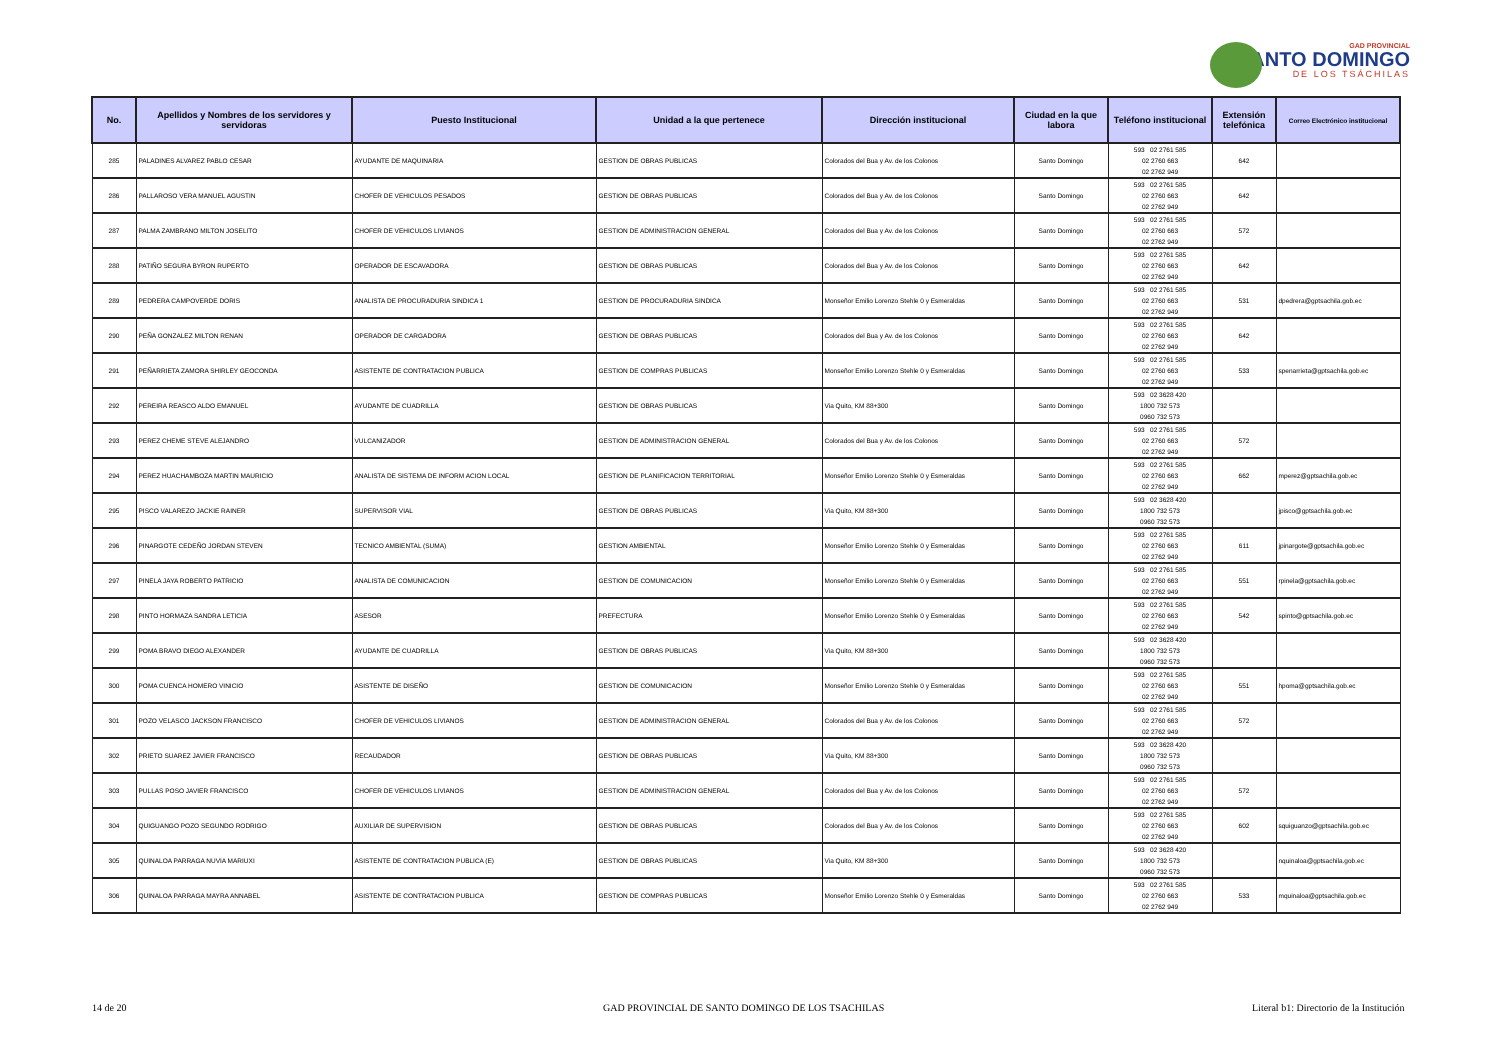GAD PROVINCIAL
SANTO DOMINGO
DE LOS TSÁCHILAS
| No. | Apellidos y Nombres de los servidores y servidoras | Puesto Institucional | Unidad a la que pertenece | Dirección institucional | Ciudad en la que labora | Teléfono institucional | Extensión telefónica | Correo Electrónico institucional |
| --- | --- | --- | --- | --- | --- | --- | --- | --- |
| 285 | PALADINES ALVAREZ PABLO CESAR | AYUDANTE DE MAQUINARIA | GESTION DE OBRAS PUBLICAS | Colorados del Bua y Av. de los Colonos | Santo Domingo | 593 02 2761 585 02 2760 663 02 2762 949 | 642 | |
| 286 | PALLAROSO VERA MANUEL AGUSTIN | CHOFER DE VEHICULOS PESADOS | GESTION DE OBRAS PUBLICAS | Colorados del Bua y Av. de los Colonos | Santo Domingo | 593 02 2761 585 02 2760 663 02 2762 949 | 642 | |
| 287 | PALMA ZAMBRANO MILTON JOSELITO | CHOFER DE VEHICULOS LIVIANOS | GESTION DE ADMINISTRACION GENERAL | Colorados del Bua y Av. de los Colonos | Santo Domingo | 593 02 2761 585 02 2760 663 02 2762 949 | 572 | |
| 288 | PATIÑO SEGURA BYRON RUPERTO | OPERADOR DE ESCAVADORA | GESTION DE OBRAS PUBLICAS | Colorados del Bua y Av. de los Colonos | Santo Domingo | 593 02 2761 585 02 2760 663 02 2762 949 | 642 | |
| 289 | PEDRERA CAMPOVERDE DORIS | ANALISTA DE PROCURADURIA SINDICA 1 | GESTION DE PROCURADURIA SINDICA | Monseñor Emilio Lorenzo Stehle 0 y Esmeraldas | Santo Domingo | 593 02 2761 585 02 2760 663 02 2762 949 | 531 | dpedrera@gptsachila.gob.ec |
| 290 | PEÑA GONZALEZ MILTON RENAN | OPERADOR DE CARGADORA | GESTION DE OBRAS PUBLICAS | Colorados del Bua y Av. de los Colonos | Santo Domingo | 593 02 2761 585 02 2760 663 02 2762 949 | 642 | |
| 291 | PEÑARRIETA ZAMORA SHIRLEY GEOCONDA | ASISTENTE DE CONTRATACION PUBLICA | GESTION DE COMPRAS PUBLICAS | Monseñor Emilio Lorenzo Stehle 0 y Esmeraldas | Santo Domingo | 593 02 2761 585 02 2760 663 02 2762 949 | 533 | spenarrieta@gptsachila.gob.ec |
| 292 | PEREIRA REASCO ALDO EMANUEL | AYUDANTE DE CUADRILLA | GESTION DE OBRAS PUBLICAS | Via Quito, KM 88+300 | Santo Domingo | 593 02 3628 420 1800 732 573 0960 732 573 | | |
| 293 | PEREZ CHEME STEVE ALEJANDRO | VULCANIZADOR | GESTION DE ADMINISTRACION GENERAL | Colorados del Bua y Av. de los Colonos | Santo Domingo | 593 02 2761 585 02 2760 663 02 2762 949 | 572 | |
| 294 | PEREZ HUACHAMBOZA MARTIN MAURICIO | ANALISTA DE SISTEMA DE INFORM ACION LOCAL | GESTION DE PLANIFICACION TERRITORIAL | Monseñor Emilio Lorenzo Stehle 0 y Esmeraldas | Santo Domingo | 593 02 2761 585 02 2760 663 02 2762 949 | 662 | mperez@gptsachila.gob.ec |
| 295 | PISCO VALAREZO JACKIE RAINER | SUPERVISOR VIAL | GESTION DE OBRAS PUBLICAS | Via Quito, KM 88+300 | Santo Domingo | 593 02 3628 420 1800 732 573 0960 732 573 | | jpisco@gptsachila.gob.ec |
| 296 | PINARGOTE CEDEÑO JORDAN STEVEN | TECNICO AMBIENTAL (SUMA) | GESTION AMBIENTAL | Monseñor Emilio Lorenzo Stehle 0 y Esmeraldas | Santo Domingo | 593 02 2761 585 02 2760 663 02 2762 949 | 611 | jpinargote@gptsachila.gob.ec |
| 297 | PINELA JAYA ROBERTO PATRICIO | ANALISTA DE COMUNICACION | GESTION DE COMUNICACION | Monseñor Emilio Lorenzo Stehle 0 y Esmeraldas | Santo Domingo | 593 02 2761 585 02 2760 663 02 2762 949 | 551 | rpinela@gptsachila.gob.ec |
| 298 | PINTO HORMAZA SANDRA LETICIA | ASESOR | PREFECTURA | Monseñor Emilio Lorenzo Stehle 0 y Esmeraldas | Santo Domingo | 593 02 2761 585 02 2760 663 02 2762 949 | 542 | spinto@gptsachila.gob.ec |
| 299 | POMA BRAVO DIEGO ALEXANDER | AYUDANTE DE CUADRILLA | GESTION DE OBRAS PUBLICAS | Via Quito, KM 88+300 | Santo Domingo | 593 02 3628 420 1800 732 573 0960 732 573 | | |
| 300 | POMA CUENCA HOMERO VINICIO | ASISTENTE DE DISEÑO | GESTION DE COMUNICACION | Monseñor Emilio Lorenzo Stehle 0 y Esmeraldas | Santo Domingo | 593 02 2761 585 02 2760 663 02 2762 949 | 551 | hpoma@gptsachila.gob.ec |
| 301 | POZO VELASCO JACKSON FRANCISCO | CHOFER DE VEHICULOS LIVIANOS | GESTION DE ADMINISTRACION GENERAL | Colorados del Bua y Av. de los Colonos | Santo Domingo | 593 02 2761 585 02 2760 663 02 2762 949 | 572 | |
| 302 | PRIETO SUAREZ JAVIER FRANCISCO | RECAUDADOR | GESTION DE OBRAS PUBLICAS | Via Quito, KM 88+300 | Santo Domingo | 593 02 3628 420 1800 732 573 0960 732 573 | | |
| 303 | PULLAS POSO JAVIER FRANCISCO | CHOFER DE VEHICULOS LIVIANOS | GESTION DE ADMINISTRACION GENERAL | Colorados del Bua y Av. de los Colonos | Santo Domingo | 593 02 2761 585 02 2760 663 02 2762 949 | 572 | |
| 304 | QUIGUANGO POZO SEGUNDO RODRIGO | AUXILIAR DE SUPERVISION | GESTION DE OBRAS PUBLICAS | Colorados del Bua y Av. de los Colonos | Santo Domingo | 593 02 2761 585 02 2760 663 02 2762 949 | 602 | squiguanzo@gptsachila.gob.ec |
| 305 | QUINALOA PARRAGA NUVIA MARIUXI | ASISTENTE DE CONTRATACION PUBLICA (E) | GESTION DE OBRAS PUBLICAS | Via Quito, KM 88+300 | Santo Domingo | 593 02 3628 420 1800 732 573 0960 732 573 | | nquinaloa@gptsachila.gob.ec |
| 306 | QUINALOA PARRAGA MAYRA ANNABEL | ASISTENTE DE CONTRATACION PUBLICA | GESTION DE COMPRAS PUBLICAS | Monseñor Emilio Lorenzo Stehle 0 y Esmeraldas | Santo Domingo | 593 02 2761 585 02 2760 663 02 2762 949 | 533 | mquinaloa@gptsachila.gob.ec |
14 de 20
GAD PROVINCIAL DE SANTO DOMINGO DE LOS TSACHILAS
Literal b1: Directorio de la Institución